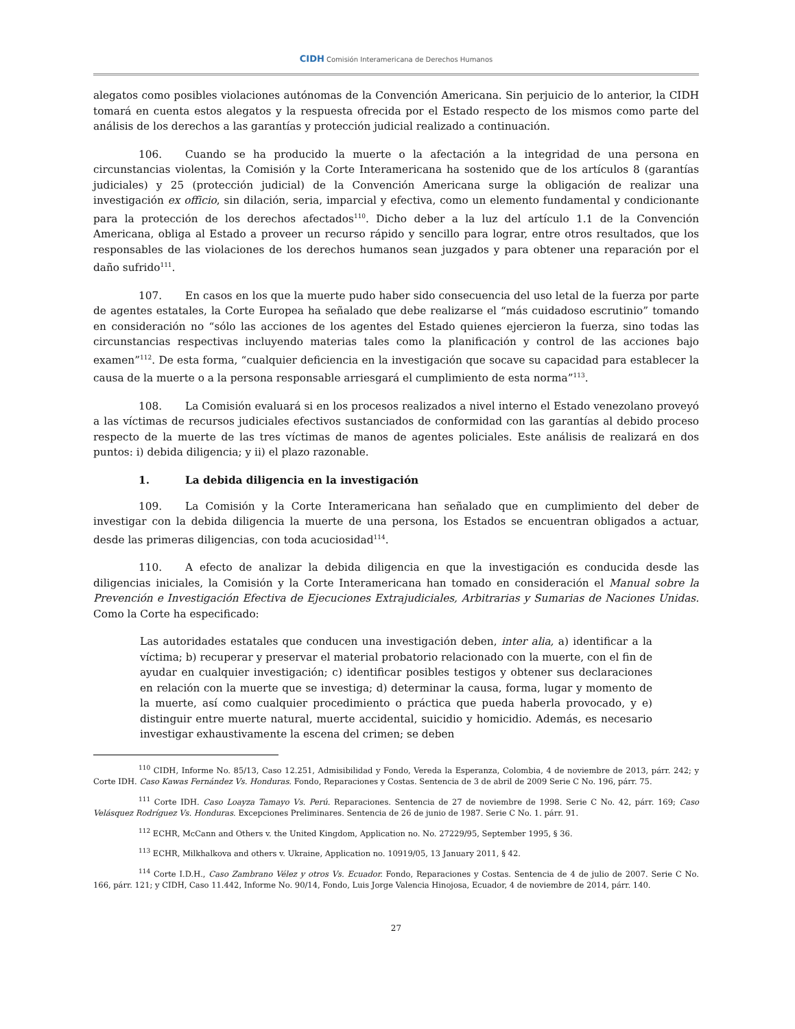CIDH Comisión Interamericana de Derechos Humanos
alegatos como posibles violaciones autónomas de la Convención Americana. Sin perjuicio de lo anterior, la CIDH tomará en cuenta estos alegatos y la respuesta ofrecida por el Estado respecto de los mismos como parte del análisis de los derechos a las garantías y protección judicial realizado a continuación.
106. Cuando se ha producido la muerte o la afectación a la integridad de una persona en circunstancias violentas, la Comisión y la Corte Interamericana ha sostenido que de los artículos 8 (garantías judiciales) y 25 (protección judicial) de la Convención Americana surge la obligación de realizar una investigación ex officio, sin dilación, seria, imparcial y efectiva, como un elemento fundamental y condicionante para la protección de los derechos afectados<sup>110</sup>. Dicho deber a la luz del artículo 1.1 de la Convención Americana, obliga al Estado a proveer un recurso rápido y sencillo para lograr, entre otros resultados, que los responsables de las violaciones de los derechos humanos sean juzgados y para obtener una reparación por el daño sufrido<sup>111</sup>.
107. En casos en los que la muerte pudo haber sido consecuencia del uso letal de la fuerza por parte de agentes estatales, la Corte Europea ha señalado que debe realizarse el “más cuidadoso escrutinio” tomando en consideración no “sólo las acciones de los agentes del Estado quienes ejercieron la fuerza, sino todas las circunstancias respectivas incluyendo materias tales como la planificación y control de las acciones bajo examen”<sup>112</sup>. De esta forma, “cualquier deficiencia en la investigación que socave su capacidad para establecer la causa de la muerte o a la persona responsable arriesgará el cumplimiento de esta norma”<sup>113</sup>.
108. La Comisión evaluará si en los procesos realizados a nivel interno el Estado venezolano proveyó a las víctimas de recursos judiciales efectivos sustanciados de conformidad con las garantías al debido proceso respecto de la muerte de las tres víctimas de manos de agentes policiales. Este análisis de realizará en dos puntos: i) debida diligencia; y ii) el plazo razonable.
1. La debida diligencia en la investigación
109. La Comisión y la Corte Interamericana han señalado que en cumplimiento del deber de investigar con la debida diligencia la muerte de una persona, los Estados se encuentran obligados a actuar, desde las primeras diligencias, con toda acuciosidad<sup>114</sup>.
110. A efecto de analizar la debida diligencia en que la investigación es conducida desde las diligencias iniciales, la Comisión y la Corte Interamericana han tomado en consideración el Manual sobre la Prevención e Investigación Efectiva de Ejecuciones Extrajudiciales, Arbitrarias y Sumarias de Naciones Unidas. Como la Corte ha especificado:
Las autoridades estatales que conducen una investigación deben, inter alia, a) identificar a la víctima; b) recuperar y preservar el material probatorio relacionado con la muerte, con el fin de ayudar en cualquier investigación; c) identificar posibles testigos y obtener sus declaraciones en relación con la muerte que se investiga; d) determinar la causa, forma, lugar y momento de la muerte, así como cualquier procedimiento o práctica que pueda haberla provocado, y e) distinguir entre muerte natural, muerte accidental, suicidio y homicidio. Además, es necesario investigar exhaustivamente la escena del crimen; se deben
<sup>110</sup> CIDH, Informe No. 85/13, Caso 12.251, Admisibilidad y Fondo, Vereda la Esperanza, Colombia, 4 de noviembre de 2013, párr. 242; y Corte IDH. Caso Kawas Fernández Vs. Honduras. Fondo, Reparaciones y Costas. Sentencia de 3 de abril de 2009 Serie C No. 196, párr. 75.
<sup>111</sup> Corte IDH. Caso Loayza Tamayo Vs. Perú. Reparaciones. Sentencia de 27 de noviembre de 1998. Serie C No. 42, párr. 169; Caso Velásquez Rodríguez Vs. Honduras. Excepciones Preliminares. Sentencia de 26 de junio de 1987. Serie C No. 1. párr. 91.
<sup>112</sup> ECHR, McCann and Others v. the United Kingdom, Application no. No. 27229/95, September 1995, § 36.
<sup>113</sup> ECHR, Milkhalkova and others v. Ukraine, Application no. 10919/05, 13 January 2011, § 42.
<sup>114</sup> Corte I.D.H., Caso Zambrano Vélez y otros Vs. Ecuador. Fondo, Reparaciones y Costas. Sentencia de 4 de julio de 2007. Serie C No. 166, párr. 121; y CIDH, Caso 11.442, Informe No. 90/14, Fondo, Luis Jorge Valencia Hinojosa, Ecuador, 4 de noviembre de 2014, párr. 140.
27